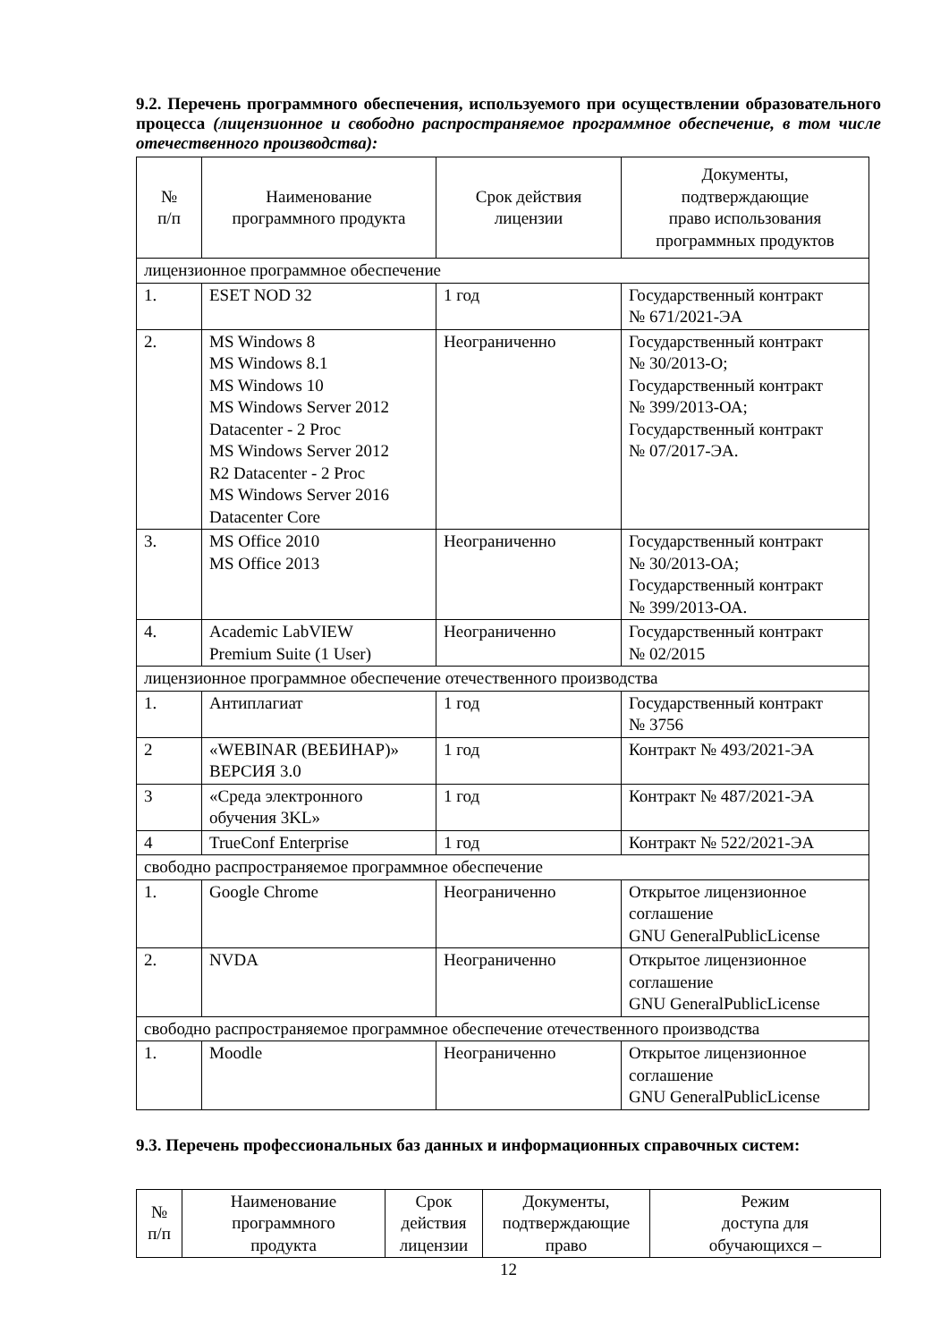9.2. Перечень программного обеспечения, используемого при осуществлении образовательного процесса (лицензионное и свободно распространяемое программное обеспечение, в том числе отечественного производства):
| № п/п | Наименование программного продукта | Срок действия лицензии | Документы, подтверждающие право использования программных продуктов |
| --- | --- | --- | --- |
| лицензионное программное обеспечение | | | |
| 1. | ESET NOD 32 | 1 год | Государственный контракт № 671/2021-ЭА |
| 2. | MS Windows 8 MS Windows 8.1 MS Windows 10 MS Windows Server 2012 Datacenter - 2 Proc MS Windows Server 2012 R2 Datacenter - 2 Proc MS Windows Server 2016 Datacenter Core | Неограниченно | Государственный контракт № 30/2013-О; Государственный контракт № 399/2013-ОА; Государственный контракт № 07/2017-ЭА. |
| 3. | MS Office 2010 MS Office 2013 | Неограниченно | Государственный контракт № 30/2013-ОА; Государственный контракт № 399/2013-ОА. |
| 4. | Academic LabVIEW Premium Suite (1 User) | Неограниченно | Государственный контракт № 02/2015 |
| лицензионное программное обеспечение отечественного производства | | | |
| 1. | Антиплагиат | 1 год | Государственный контракт № 3756 |
| 2 | «WEBINAR (ВЕБИНАР)» ВЕРСИЯ 3.0 | 1 год | Контракт № 493/2021-ЭА |
| 3 | «Среда электронного обучения 3KL» | 1 год | Контракт № 487/2021-ЭА |
| 4 | TrueConf Enterprise | 1 год | Контракт № 522/2021-ЭА |
| свободно распространяемое программное обеспечение | | | |
| 1. | Google Chrome | Неограниченно | Открытое лицензионное соглашение GNU GeneralPublicLicense |
| 2. | NVDA | Неограниченно | Открытое лицензионное соглашение GNU GeneralPublicLicense |
| свободно распространяемое программное обеспечение отечественного производства | | | |
| 1. | Moodle | Неограниченно | Открытое лицензионное соглашение GNU GeneralPublicLicense |
9.3. Перечень профессиональных баз данных и информационных справочных систем:
| № п/п | Наименование программного продукта | Срок действия лицензии | Документы, подтверждающие право | Режим доступа для обучающихся – |
| --- | --- | --- | --- | --- |
12